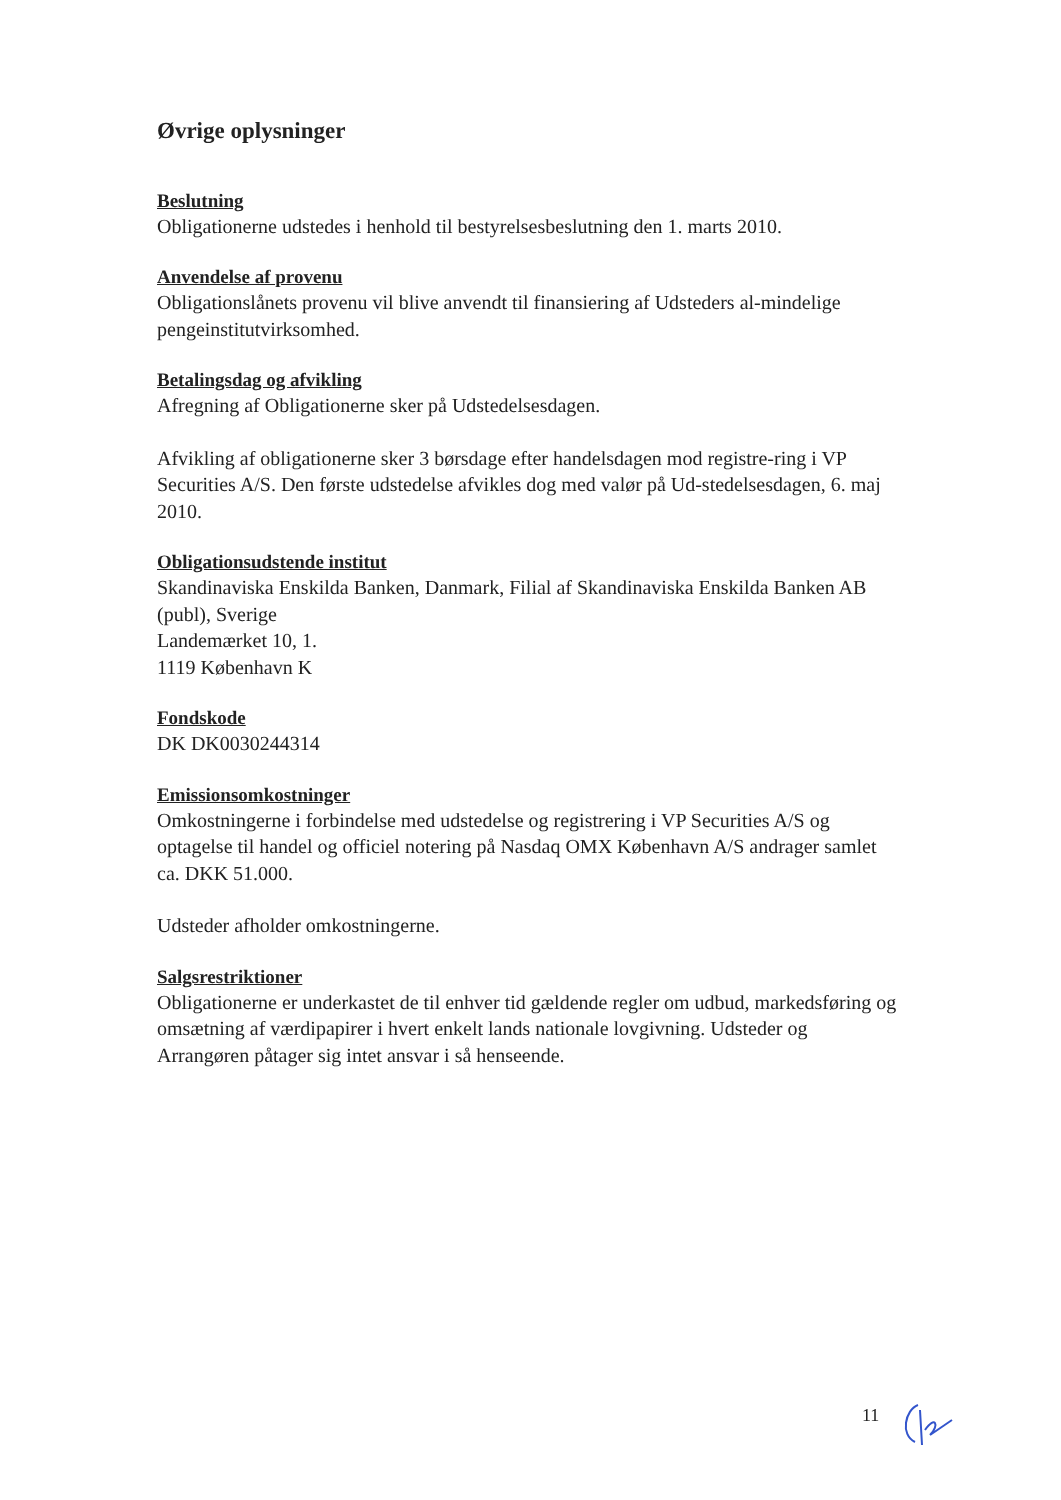Øvrige oplysninger
Beslutning
Obligationerne udstedes i henhold til bestyrelsesbeslutning den 1. marts 2010.
Anvendelse af provenu
Obligationslånets provenu vil blive anvendt til finansiering af Udsteders al-mindelige pengeinstitutvirksomhed.
Betalingsdag og afvikling
Afregning af Obligationerne sker på Udstedelsesdagen.
Afvikling af obligationerne sker 3 børsdage efter handelsdagen mod registre-ring i VP Securities A/S. Den første udstedelse afvikles dog med valør på Ud-stedelsesdagen, 6. maj 2010.
Obligationsudstende institut
Skandinaviska Enskilda Banken, Danmark, Filial af Skandinaviska Enskilda Banken AB (publ), Sverige
Landemærket 10, 1.
1119 København K
Fondskode
DK DK0030244314
Emissionsomkostninger
Omkostningerne i forbindelse med udstedelse og registrering i VP Securities A/S og optagelse til handel og officiel notering på Nasdaq OMX København A/S andrager samlet ca. DKK 51.000.
Udsteder afholder omkostningerne.
Salgsrestriktioner
Obligationerne er underkastet de til enhver tid gældende regler om udbud, markedsføring og omsætning af værdipapirer i hvert enkelt lands nationale lovgivning. Udsteder og Arrangøren påtager sig intet ansvar i så henseende.
11